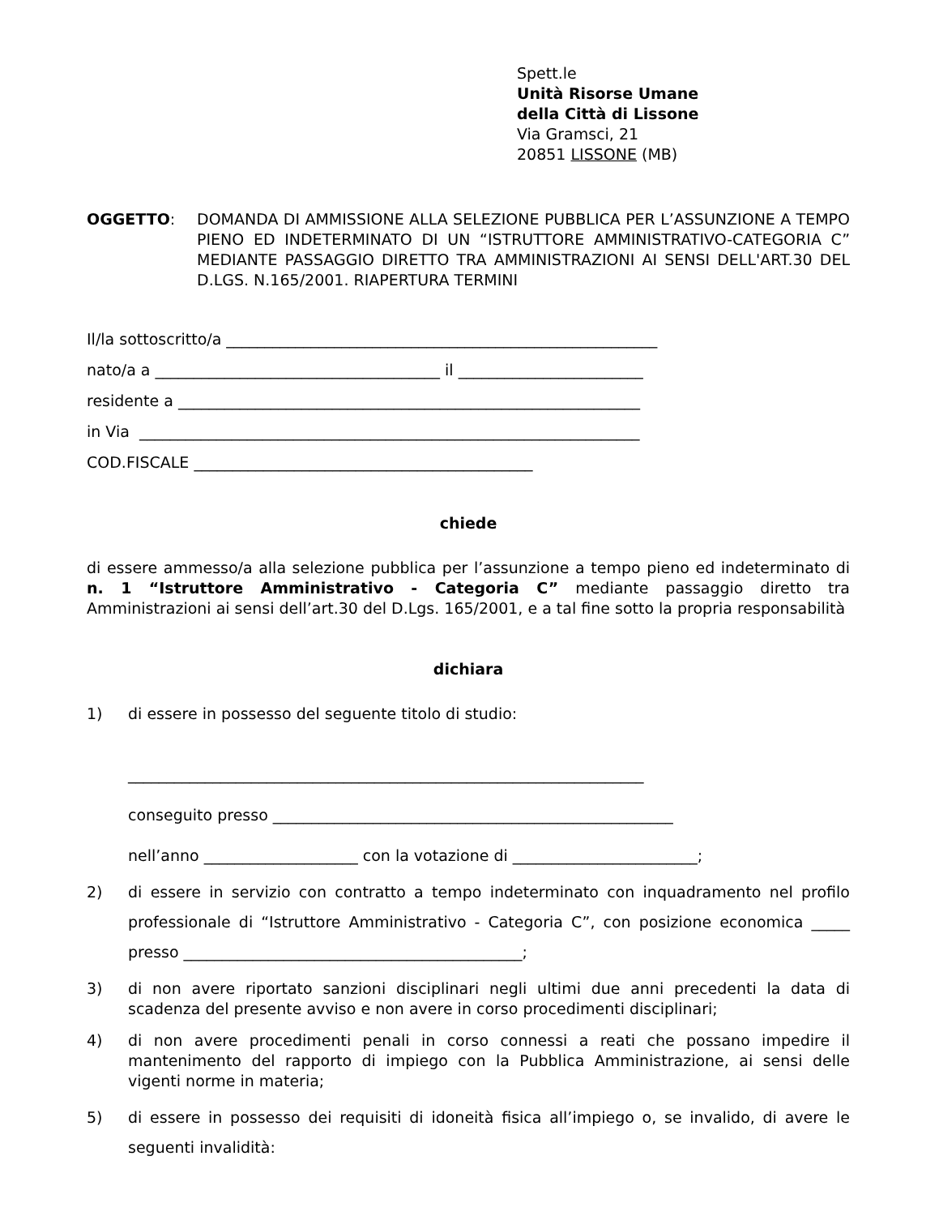Spett.le
Unità Risorse Umane
della Città di Lissone
Via Gramsci, 21
20851 LISSONE (MB)
OGGETTO: DOMANDA DI AMMISSIONE ALLA SELEZIONE PUBBLICA PER L’ASSUNZIONE A TEMPO PIENO ED INDETERMINATO DI UN “ISTRUTTORE AMMINISTRATIVO-CATEGORIA C” MEDIANTE PASSAGGIO DIRETTO TRA AMMINISTRAZIONI AI SENSI DELL'ART.30 DEL D.LGS. N.165/2001. RIAPERTURA TERMINI
Il/la sottoscritto/a ________________________________________________________
nato/a a _____________________________________ il ________________________
residente a ____________________________________________________________
in Via _________________________________________________________________
COD.FISCALE ____________________________________________
chiede
di essere ammesso/a alla selezione pubblica per l’assunzione a tempo pieno ed indeterminato di n. 1 “Istruttore Amministrativo - Categoria C” mediante passaggio diretto tra Amministrazioni ai sensi dell’art.30 del D.Lgs. 165/2001, e a tal fine sotto la propria responsabilità
dichiara
1) di essere in possesso del seguente titolo di studio:
___________________________________________________________________
conseguito presso ____________________________________________________
nell’anno ____________________ con la votazione di ________________________;
2) di essere in servizio con contratto a tempo indeterminato con inquadramento nel profilo professionale di “Istruttore Amministrativo - Categoria C”, con posizione economica _____ presso ____________________________________________;
3) di non avere riportato sanzioni disciplinari negli ultimi due anni precedenti la data di scadenza del presente avviso e non avere in corso procedimenti disciplinari;
4) di non avere procedimenti penali in corso connessi a reati che possano impedire il mantenimento del rapporto di impiego con la Pubblica Amministrazione, ai sensi delle vigenti norme in materia;
5) di essere in possesso dei requisiti di idoneità fisica all’impiego o, se invalido, di avere le seguenti invalidità: